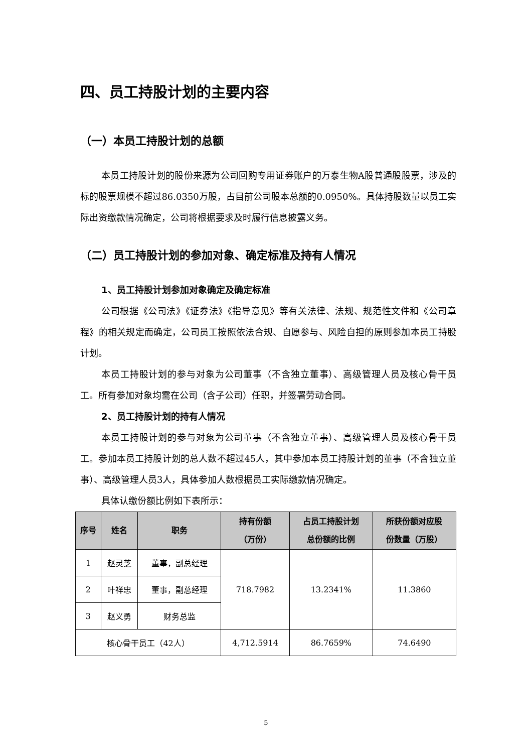四、员工持股计划的主要内容
（一）本员工持股计划的总额
本员工持股计划的股份来源为公司回购专用证券账户的万泰生物A股普通股股票，涉及的标的股票规模不超过86.0350万股，占目前公司股本总额的0.0950%。具体持股数量以员工实际出资缴款情况确定，公司将根据要求及时履行信息披露义务。
（二）员工持股计划的参加对象、确定标准及持有人情况
1、员工持股计划参加对象确定及确定标准
公司根据《公司法》《证券法》《指导意见》等有关法律、法规、规范性文件和《公司章程》的相关规定而确定，公司员工按照依法合规、自愿参与、风险自担的原则参加本员工持股计划。
本员工持股计划的参与对象为公司董事（不含独立董事）、高级管理人员及核心骨干员工。所有参加对象均需在公司（含子公司）任职，并签署劳动合同。
2、员工持股计划的持有人情况
本员工持股计划的参与对象为公司董事（不含独立董事）、高级管理人员及核心骨干员工。参加本员工持股计划的总人数不超过45人，其中参加本员工持股计划的董事（不含独立董事）、高级管理人员3人，具体参加人数根据员工实际缴款情况确定。
具体认缴份额比例如下表所示：
| 序号 | 姓名 | 职务 | 持有份额 （万份） | 占员工持股计划 总份额的比例 | 所获份额对应股 份数量（万股） |
| --- | --- | --- | --- | --- | --- |
| 1 | 赵灵芝 | 董事，副总经理 | 718.7982 | 13.2341% | 11.3860 |
| 2 | 叶祥忠 | 董事，副总经理 | | | |
| 3 | 赵义勇 | 财务总监 | | | |
| 核心骨干员工（42人） | | | 4,712.5914 | 86.7659% | 74.6490 |
5